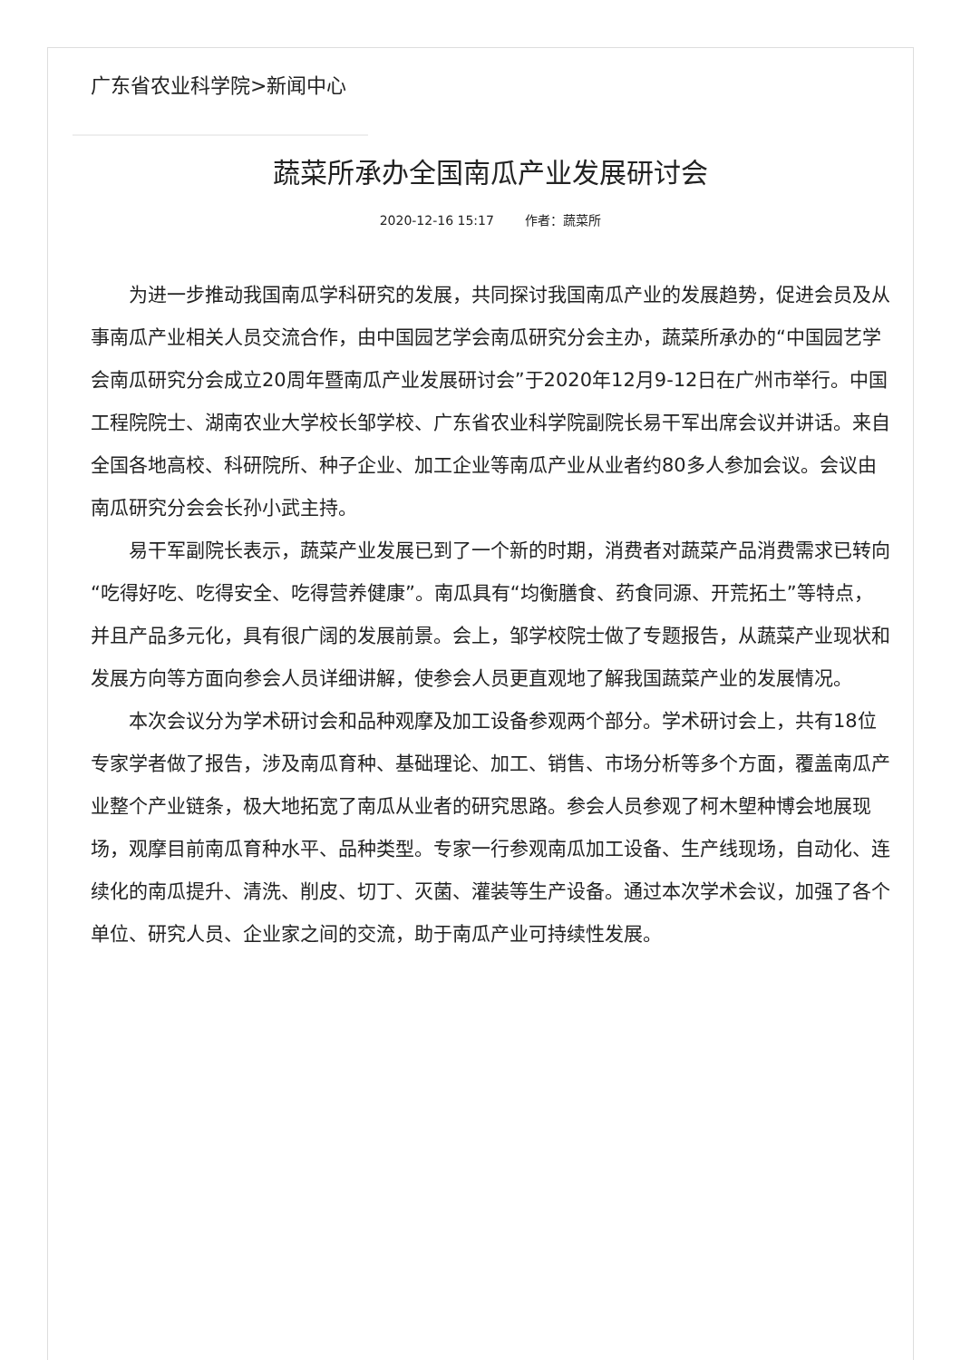广东省农业科学院>新闻中心
蔬菜所承办全国南瓜产业发展研讨会
2020-12-16 15:17 作者：蔬菜所
为进一步推动我国南瓜学科研究的发展，共同探讨我国南瓜产业的发展趋势，促进会员及从事南瓜产业相关人员交流合作，由中国园艺学会南瓜研究分会主办，蔬菜所承办的“中国园艺学会南瓜研究分会成立20周年暨南瓜产业发展研讨会”于2020年12月9-12日在广州市举行。中国工程院院士、湖南农业大学校长邹学校、广东省农业科学院副院长易干军出席会议并讲话。来自全国各地高校、科研院所、种子企业、加工企业等南瓜产业从业者约80多人参加会议。会议由南瓜研究分会会长孙小武主持。
易干军副院长表示，蔬菜产业发展已到了一个新的时期，消费者对蔬菜产品消费需求已转向“吃得好吃、吃得安全、吃得营养健康”。南瓜具有“均衡膳食、药食同源、开荒拓土”等特点，并且产品多元化，具有很广阔的发展前景。会上，邹学校院士做了专题报告，从蔬菜产业现状和发展方向等方面向参会人员详细讲解，使参会人员更直观地了解我国蔬菜产业的发展情况。
本次会议分为学术研讨会和品种观摩及加工设备参观两个部分。学术研讨会上，共有18位专家学者做了报告，涉及南瓜育种、基础理论、加工、销售、市场分析等多个方面，覆盖南瓜产业整个产业链条，极大地拓宽了南瓜从业者的研究思路。参会人员参观了柯木塱种博会地展现场，观摩目前南瓜育种水平、品种类型。专家一行参观南瓜加工设备、生产线现场，自动化、连续化的南瓜提升、清洗、削皮、切丁、灭菌、灌装等生产设备。通过本次学术会议，加强了各个单位、研究人员、企业家之间的交流，助于南瓜产业可持续性发展。